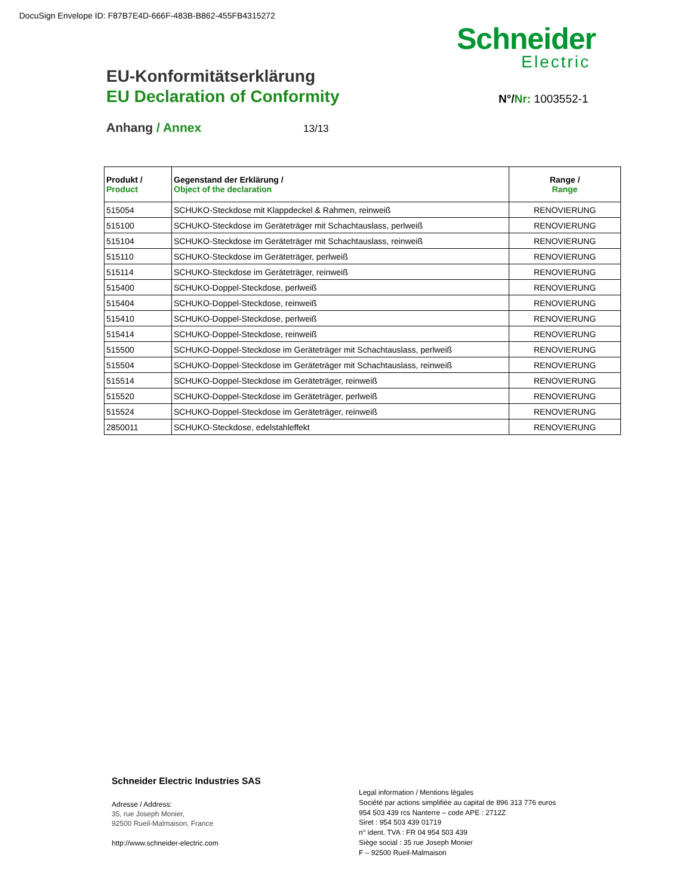DocuSign Envelope ID: F87B7E4D-666F-483B-B862-455FB4315272
Schneider
Electric
EU-Konformitätserklärung
EU Declaration of Conformity N°/Nr: 1003552-1
Anhang / Annex 13/13
| Produkt / Product | Gegenstand der Erklärung / Object of the declaration | Range / Range |
| --- | --- | --- |
| 515054 | SCHUKO-Steckdose mit Klappdeckel & Rahmen, reinweiß | RENOVIERUNG |
| 515100 | SCHUKO-Steckdose im Geräteträger mit Schachtauslass, perlweiß | RENOVIERUNG |
| 515104 | SCHUKO-Steckdose im Geräteträger mit Schachtauslass, reinweiß | RENOVIERUNG |
| 515110 | SCHUKO-Steckdose im Geräteträger, perlweiß | RENOVIERUNG |
| 515114 | SCHUKO-Steckdose im Geräteträger, reinweiß | RENOVIERUNG |
| 515400 | SCHUKO-Doppel-Steckdose, perlweiß | RENOVIERUNG |
| 515404 | SCHUKO-Doppel-Steckdose, reinweiß | RENOVIERUNG |
| 515410 | SCHUKO-Doppel-Steckdose, perlweiß | RENOVIERUNG |
| 515414 | SCHUKO-Doppel-Steckdose, reinweiß | RENOVIERUNG |
| 515500 | SCHUKO-Doppel-Steckdose im Geräteträger mit Schachtauslass, perlweiß | RENOVIERUNG |
| 515504 | SCHUKO-Doppel-Steckdose im Geräteträger mit Schachtauslass, reinweiß | RENOVIERUNG |
| 515514 | SCHUKO-Doppel-Steckdose im Geräteträger, reinweiß | RENOVIERUNG |
| 515520 | SCHUKO-Doppel-Steckdose im Geräteträger, perlweiß | RENOVIERUNG |
| 515524 | SCHUKO-Doppel-Steckdose im Geräteträger, reinweiß | RENOVIERUNG |
| 2850011 | SCHUKO-Steckdose, edelstahleffekt | RENOVIERUNG |
Schneider Electric Industries SAS
Adresse / Address:
35, rue Joseph Monier,
92500 Rueil-Malmaison, France
http://www.schneider-electric.com
Legal information / Mentions légales
Société par actions simplifiée au capital de 896 313 776 euros
954 503 439 rcs Nanterre – code APE : 2712Z
Siret : 954 503 439 01719
n° ident. TVA : FR 04 954 503 439
Siège social : 35 rue Joseph Monier
F – 92500 Rueil-Malmaison